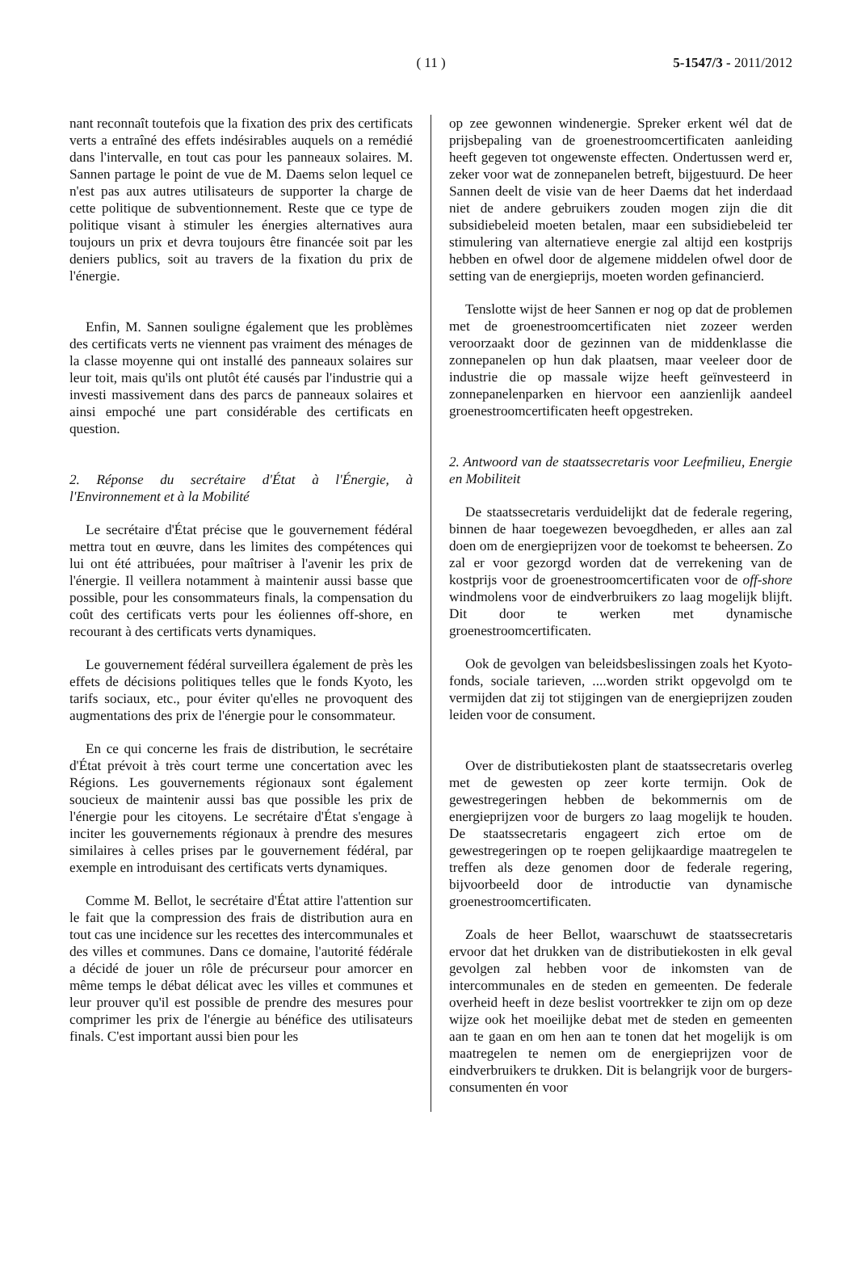( 11 )
5-1547/3 - 2011/2012
nant reconnaît toutefois que la fixation des prix des certificats verts a entraîné des effets indésirables auquels on a remédié dans l'intervalle, en tout cas pour les panneaux solaires. M. Sannen partage le point de vue de M. Daems selon lequel ce n'est pas aux autres utilisateurs de supporter la charge de cette politique de subventionnement. Reste que ce type de politique visant à stimuler les énergies alternatives aura toujours un prix et devra toujours être financée soit par les deniers publics, soit au travers de la fixation du prix de l'énergie.
Enfin, M. Sannen souligne également que les problèmes des certificats verts ne viennent pas vraiment des ménages de la classe moyenne qui ont installé des panneaux solaires sur leur toit, mais qu'ils ont plutôt été causés par l'industrie qui a investi massivement dans des parcs de panneaux solaires et ainsi empoché une part considérable des certificats en question.
2. Réponse du secrétaire d'État à l'Énergie, à l'Environnement et à la Mobilité
Le secrétaire d'État précise que le gouvernement fédéral mettra tout en œuvre, dans les limites des compétences qui lui ont été attribuées, pour maîtriser à l'avenir les prix de l'énergie. Il veillera notamment à maintenir aussi basse que possible, pour les consommateurs finals, la compensation du coût des certificats verts pour les éoliennes off-shore, en recourant à des certificats verts dynamiques.
Le gouvernement fédéral surveillera également de près les effets de décisions politiques telles que le fonds Kyoto, les tarifs sociaux, etc., pour éviter qu'elles ne provoquent des augmentations des prix de l'énergie pour le consommateur.
En ce qui concerne les frais de distribution, le secrétaire d'État prévoit à très court terme une concertation avec les Régions. Les gouvernements régionaux sont également soucieux de maintenir aussi bas que possible les prix de l'énergie pour les citoyens. Le secrétaire d'État s'engage à inciter les gouvernements régionaux à prendre des mesures similaires à celles prises par le gouvernement fédéral, par exemple en introduisant des certificats verts dynamiques.
Comme M. Bellot, le secrétaire d'État attire l'attention sur le fait que la compression des frais de distribution aura en tout cas une incidence sur les recettes des intercommunales et des villes et communes. Dans ce domaine, l'autorité fédérale a décidé de jouer un rôle de précurseur pour amorcer en même temps le débat délicat avec les villes et communes et leur prouver qu'il est possible de prendre des mesures pour comprimer les prix de l'énergie au bénéfice des utilisateurs finals. C'est important aussi bien pour les
op zee gewonnen windenergie. Spreker erkent wél dat de prijsbepaling van de groenestroomcertificaten aanleiding heeft gegeven tot ongewenste effecten. Ondertussen werd er, zeker voor wat de zonnepanelen betreft, bijgestuurd. De heer Sannen deelt de visie van de heer Daems dat het inderdaad niet de andere gebruikers zouden mogen zijn die dit subsidiebeleid moeten betalen, maar een subsidiebeleid ter stimulering van alternatieve energie zal altijd een kostprijs hebben en ofwel door de algemene middelen ofwel door de setting van de energieprijs, moeten worden gefinancierd.
Tenslotte wijst de heer Sannen er nog op dat de problemen met de groenestroomcertificaten niet zozeer werden veroorzaakt door de gezinnen van de middenklasse die zonnepanelen op hun dak plaatsen, maar veeleer door de industrie die op massale wijze heeft geïnvesteerd in zonnepanelenparken en hiervoor een aanzienlijk aandeel groenestroomcertificaten heeft opgestreken.
2. Antwoord van de staatssecretaris voor Leefmilieu, Energie en Mobiliteit
De staatssecretaris verduidelijkt dat de federale regering, binnen de haar toegewezen bevoegdheden, er alles aan zal doen om de energieprijzen voor de toekomst te beheersen. Zo zal er voor gezorgd worden dat de verrekening van de kostprijs voor de groenestroomcertificaten voor de off-shore windmolens voor de eindverbruikers zo laag mogelijk blijft. Dit door te werken met dynamische groenestroomcertificaten.
Ook de gevolgen van beleidsbeslissingen zoals het Kyoto-fonds, sociale tarieven, ....worden strikt opgevolgd om te vermijden dat zij tot stijgingen van de energieprijzen zouden leiden voor de consument.
Over de distributiekosten plant de staatssecretaris overleg met de gewesten op zeer korte termijn. Ook de gewestregeringen hebben de bekommernis om de energieprijzen voor de burgers zo laag mogelijk te houden. De staatssecretaris engageert zich ertoe om de gewestregeringen op te roepen gelijkaardige maatregelen te treffen als deze genomen door de federale regering, bijvoorbeeld door de introductie van dynamische groenestroomcertificaten.
Zoals de heer Bellot, waarschuwt de staatssecretaris ervoor dat het drukken van de distributiekosten in elk geval gevolgen zal hebben voor de inkomsten van de intercommunales en de steden en gemeenten. De federale overheid heeft in deze beslist voortrekker te zijn om op deze wijze ook het moeilijke debat met de steden en gemeenten aan te gaan en om hen aan te tonen dat het mogelijk is om maatregelen te nemen om de energieprijzen voor de eindverbruikers te drukken. Dit is belangrijk voor de burgers-consumenten én voor